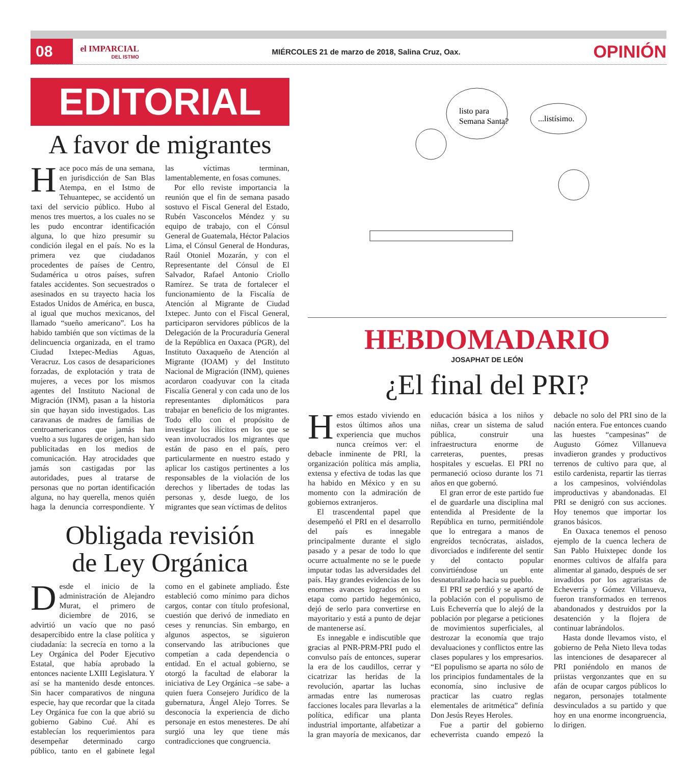08 el IMPARCIAL
DEL ISTMO MIÉRCOLES 21 de marzo de 2018, Salina Cruz, Oax. OPINIÓN
EDITORIAL
A favor de migrantes
Hace poco más de una semana, en jurisdicción de San Blas Atempa, en el Istmo de Tehuantepec, se accidentó un taxi del servicio público. Hubo al menos tres muertos, a los cuales no se les pudo encontrar identificación alguna, lo que hizo presumir su condición ilegal en el país. No es la primera vez que ciudadanos procedentes de países de Centro, Sudamérica u otros países, sufren fatales accidentes. Son secuestrados o asesinados en su trayecto hacia los Estados Unidos de América, en busca, al igual que muchos mexicanos, del llamado “sueño americano”. Los ha habido también que son víctimas de la delincuencia organizada, en el tramo Ciudad Ixtepec-Medias Aguas, Veracruz. Los casos de desapariciones forzadas, de explotación y trata de mujeres, a veces por los mismos agentes del Instituto Nacional de Migración (INM), pasan a la historia sin que hayan sido investigados. Las caravanas de madres de familias de centroamericanos que jamás han vuelto a sus lugares de origen, han sido publicitadas en los medios de comunicación. Hay atrocidades que jamás son castigadas por las autoridades, pues al tratarse de personas que no portan identificación alguna, no hay querella, menos quién haga la denuncia correspondiente. Y las víctimas terminan, lamentablemente, en fosas comunes.
Por ello reviste importancia la reunión que el fin de semana pasado sostuvo el Fiscal General del Estado, Rubén Vasconcelos Méndez y su equipo de trabajo, con el Cónsul General de Guatemala, Héctor Palacios Lima, el Cónsul General de Honduras, Raúl Otoniel Mozarán, y con el Representante del Cónsul de El Salvador, Rafael Antonio Criollo Ramírez. Se trata de fortalecer el funcionamiento de la Fiscalía de Atención al Migrante de Ciudad Ixtepec. Junto con el Fiscal General, participaron servidores públicos de la Delegación de la Procuraduría General de la República en Oaxaca (PGR), del Instituto Oaxaqueño de Atención al Migrante (IOAM) y del Instituto Nacional de Migración (INM), quienes acordaron coadyuvar con la citada Fiscalía General y con cada uno de los representantes diplomáticos para trabajar en beneficio de los migrantes. Todo ello con el propósito de investigar los ilícitos en los que se vean involucrados los migrantes que están de paso en el país, pero particularmente en nuestro estado y aplicar los castigos pertinentes a los responsables de la violación de los derechos y libertades de todas las personas y, desde luego, de los migrantes que sean víctimas de delitos
Obligada revisión
de Ley Orgánica
Desde el inicio de la administración de Alejandro Murat, el primero de diciembre de 2016, se advirtió un vacío que no pasó desapercibido entre la clase política y ciudadanía: la secrecía en torno a la Ley Orgánica del Poder Ejecutivo Estatal, que había aprobado la entonces naciente LXIII Legislatura. Y así se ha mantenido desde entonces. Sin hacer comparativos de ninguna especie, hay que recordar que la citada Ley Orgánica fue con la que abrió su gobierno Gabino Cué. Ahí es establecían los requerimientos para desempeñar determinado cargo público, tanto en el gabinete legal como en el gabinete ampliado. Éste estableció como mínimo para dichos cargos, contar con título profesional, cuestión que derivó de inmediato en ceses y renuncias. Sin embargo, en algunos aspectos, se siguieron conservando las atribuciones que competían a cada dependencia o entidad. En el actual gobierno, se otorgó la facultad de elaborar la iniciativa de Ley Orgánica –se sabe- a quien fuera Consejero Jurídico de la gubernatura, Ángel Alejo Torres. Se desconocía la experiencia de dicho personaje en estos menesteres. De ahí surgió una ley que tiene más contradicciones que congruencia.
listo para
Semana Santa?
...listísimo.
HEBDOMADARIO
JOSAPHAT DE LEÓN
¿El final del PRI?
Hemos estado viviendo en estos últimos años una experiencia que muchos nunca creímos ver: el debacle inminente de PRI, la organización política más amplia, extensa y efectiva de todas las que ha habido en México y en su momento con la admiración de gobiernos extranjeros.
El trascendental papel que desempeñó el PRI en el desarrollo del país es innegable principalmente durante el siglo pasado y a pesar de todo lo que ocurre actualmente no se le puede imputar todas las adversidades del país. Hay grandes evidencias de los enormes avances logrados en su etapa como partido hegemónico, dejó de serlo para convertirse en mayoritario y está a punto de dejar de mantenerse así.
Es innegable e indiscutible que gracias al PNR-PRM-PRI pudo el convulso país de entonces, superar la era de los caudillos, cerrar y cicatrizar las heridas de la revolución, apartar las luchas armadas entre las numerosas facciones locales para llevarlas a la política, edificar una planta industrial importante, alfabetizar a la gran mayoría de mexicanos, dar educación básica a los niños y niñas, crear un sistema de salud pública, construir una infraestructura enorme de carreteras, puentes, presas hospitales y escuelas. El PRI no permaneció ocioso durante los 71 años en que gobernó.
El gran error de este partido fue el de guardarle una disciplina mal entendida al Presidente de la República en turno, permitiéndole que lo entregara a manos de engreídos tecnócratas, aislados, divorciados e indiferente del sentir y del contacto popular convirtiéndose un ente desnaturalizado hacia su pueblo.
El PRI se perdió y se apartó de la población con el populismo de Luis Echeverría que lo alejó de la población por plegarse a peticiones de movimientos superficiales, al destrozar la economía que trajo devaluaciones y conflictos entre las clases populares y los empresarios. “El populismo se aparta no sólo de los principios fundamentales de la economía, sino inclusive de practicar las cuatro reglas elementales de aritmética” definía Don Jesús Reyes Heroles.
Fue a partir del gobierno echeverrista cuando empezó la debacle no solo del PRI sino de la nación entera. Fue entonces cuando las huestes “campesinas” de Augusto Gómez Villanueva invadieron grandes y productivos terrenos de cultivo para que, al estilo cardenista, repartir las tierras a los campesinos, volviéndolas improductivas y abandonadas. El PRI se denigró con sus acciones. Hoy tenemos que importar los granos básicos.
En Oaxaca tenemos el penoso ejemplo de la cuenca lechera de San Pablo Huixtepec donde los enormes cultivos de alfalfa para alimentar al ganado, después de ser invadidos por los agraristas de Echeverría y Gómez Villanueva, fueron transformados en terrenos abandonados y destruidos por la desatención y la flojera de continuar labrándolos.
Hasta donde llevamos visto, el gobierno de Peña Nieto lleva todas las intenciones de desaparecer al PRI poniéndolo en manos de priistas vergonzantes que en su afán de ocupar cargos públicos lo negaron, personajes totalmente desvinculados a su partido y que hoy en una enorme incongruencia, lo dirigen.